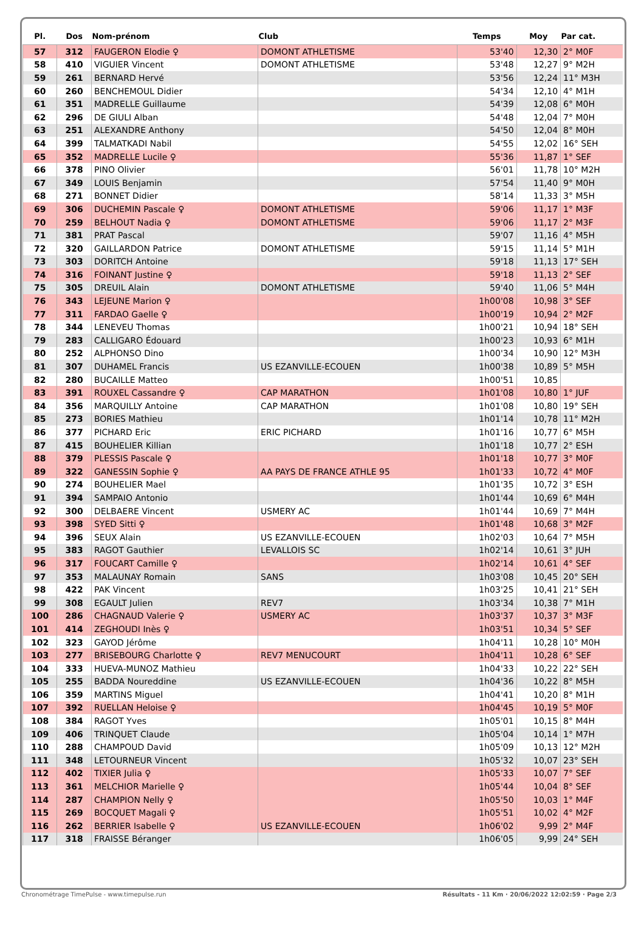| Pl. | Dos | Nom-prénom | Club | Temps | Moy | Par cat. |
| --- | --- | --- | --- | --- | --- | --- |
| 57 | 312 | FAUGERON Elodie ♀ | DOMONT ATHLETISME | 53'40 | 12,30 | 2° M0F |
| 58 | 410 | VIGUIER Vincent | DOMONT ATHLETISME | 53'48 | 12,27 | 9° M2H |
| 59 | 261 | BERNARD Hervé | | 53'56 | 12,24 | 11° M3H |
| 60 | 260 | BENCHEMOUL Didier | | 54'34 | 12,10 | 4° M1H |
| 61 | 351 | MADRELLE Guillaume | | 54'39 | 12,08 | 6° M0H |
| 62 | 296 | DE GIULI Alban | | 54'48 | 12,04 | 7° M0H |
| 63 | 251 | ALEXANDRE Anthony | | 54'50 | 12,04 | 8° M0H |
| 64 | 399 | TALMATKADI Nabil | | 54'55 | 12,02 | 16° SEH |
| 65 | 352 | MADRELLE Lucile ♀ | | 55'36 | 11,87 | 1° SEF |
| 66 | 378 | PINO Olivier | | 56'01 | 11,78 | 10° M2H |
| 67 | 349 | LOUIS Benjamin | | 57'54 | 11,40 | 9° M0H |
| 68 | 271 | BONNET Didier | | 58'14 | 11,33 | 3° M5H |
| 69 | 306 | DUCHEMIN Pascale ♀ | DOMONT ATHLETISME | 59'06 | 11,17 | 1° M3F |
| 70 | 259 | BELHOUT Nadia ♀ | DOMONT ATHLETISME | 59'06 | 11,17 | 2° M3F |
| 71 | 381 | PRAT Pascal | | 59'07 | 11,16 | 4° M5H |
| 72 | 320 | GAILLARDON Patrice | DOMONT ATHLETISME | 59'15 | 11,14 | 5° M1H |
| 73 | 303 | DORITCH Antoine | | 59'18 | 11,13 | 17° SEH |
| 74 | 316 | FOINANT Justine ♀ | | 59'18 | 11,13 | 2° SEF |
| 75 | 305 | DREUIL Alain | DOMONT ATHLETISME | 59'40 | 11,06 | 5° M4H |
| 76 | 343 | LEJEUNE Marion ♀ | | 1h00'08 | 10,98 | 3° SEF |
| 77 | 311 | FARDAO Gaelle ♀ | | 1h00'19 | 10,94 | 2° M2F |
| 78 | 344 | LENEVEU Thomas | | 1h00'21 | 10,94 | 18° SEH |
| 79 | 283 | CALLIGARO Édouard | | 1h00'23 | 10,93 | 6° M1H |
| 80 | 252 | ALPHONSO Dino | | 1h00'34 | 10,90 | 12° M3H |
| 81 | 307 | DUHAMEL Francis | US EZANVILLE-ECOUEN | 1h00'38 | 10,89 | 5° M5H |
| 82 | 280 | BUCAILLE Matteo | | 1h00'51 | 10,85 | |
| 83 | 391 | ROUXEL Cassandre ♀ | CAP MARATHON | 1h01'08 | 10,80 | 1° JUF |
| 84 | 356 | MARQUILLY Antoine | CAP MARATHON | 1h01'08 | 10,80 | 19° SEH |
| 85 | 273 | BORIES Mathieu | | 1h01'14 | 10,78 | 11° M2H |
| 86 | 377 | PICHARD Eric | ERIC PICHARD | 1h01'16 | 10,77 | 6° M5H |
| 87 | 415 | BOUHELIER Killian | | 1h01'18 | 10,77 | 2° ESH |
| 88 | 379 | PLESSIS Pascale ♀ | | 1h01'18 | 10,77 | 3° M0F |
| 89 | 322 | GANESSIN Sophie ♀ | AA PAYS DE FRANCE ATHLE 95 | 1h01'33 | 10,72 | 4° M0F |
| 90 | 274 | BOUHELIER Mael | | 1h01'35 | 10,72 | 3° ESH |
| 91 | 394 | SAMPAIO Antonio | | 1h01'44 | 10,69 | 6° M4H |
| 92 | 300 | DELBAERE Vincent | USMERY AC | 1h01'44 | 10,69 | 7° M4H |
| 93 | 398 | SYED Sitti ♀ | | 1h01'48 | 10,68 | 3° M2F |
| 94 | 396 | SEUX Alain | US EZANVILLE-ECOUEN | 1h02'03 | 10,64 | 7° M5H |
| 95 | 383 | RAGOT Gauthier | LEVALLOIS SC | 1h02'14 | 10,61 | 3° JUH |
| 96 | 317 | FOUCART Camille ♀ | | 1h02'14 | 10,61 | 4° SEF |
| 97 | 353 | MALAUNAY Romain | SANS | 1h03'08 | 10,45 | 20° SEH |
| 98 | 422 | PAK Vincent | | 1h03'25 | 10,41 | 21° SEH |
| 99 | 308 | EGAULT Julien | REV7 | 1h03'34 | 10,38 | 7° M1H |
| 100 | 286 | CHAGNAUD Valerie ♀ | USMERY AC | 1h03'37 | 10,37 | 3° M3F |
| 101 | 414 | ZEGHOUDI Inès ♀ | | 1h03'51 | 10,34 | 5° SEF |
| 102 | 323 | GAYOD Jérôme | | 1h04'11 | 10,28 | 10° M0H |
| 103 | 277 | BRISEBOURG Charlotte ♀ | REV7 MENUCOURT | 1h04'11 | 10,28 | 6° SEF |
| 104 | 333 | HUEVA-MUNOZ Mathieu | | 1h04'33 | 10,22 | 22° SEH |
| 105 | 255 | BADDA Noureddine | US EZANVILLE-ECOUEN | 1h04'36 | 10,22 | 8° M5H |
| 106 | 359 | MARTINS Miguel | | 1h04'41 | 10,20 | 8° M1H |
| 107 | 392 | RUELLAN Heloise ♀ | | 1h04'45 | 10,19 | 5° M0F |
| 108 | 384 | RAGOT Yves | | 1h05'01 | 10,15 | 8° M4H |
| 109 | 406 | TRINQUET Claude | | 1h05'04 | 10,14 | 1° M7H |
| 110 | 288 | CHAMPOUD David | | 1h05'09 | 10,13 | 12° M2H |
| 111 | 348 | LETOURNEUR Vincent | | 1h05'32 | 10,07 | 23° SEH |
| 112 | 402 | TIXIER Julia ♀ | | 1h05'33 | 10,07 | 7° SEF |
| 113 | 361 | MELCHIOR Marielle ♀ | | 1h05'44 | 10,04 | 8° SEF |
| 114 | 287 | CHAMPION Nelly ♀ | | 1h05'50 | 10,03 | 1° M4F |
| 115 | 269 | BOCQUET Magali ♀ | | 1h05'51 | 10,02 | 4° M2F |
| 116 | 262 | BERRIER Isabelle ♀ | US EZANVILLE-ECOUEN | 1h06'02 | 9,99 | 2° M4F |
| 117 | 318 | FRAISSE Béranger | | 1h06'05 | 9,99 | 24° SEH |
Chronométrage TimePulse - www.timepulse.run Résultats - 11 Km · 20/06/2022 12:02:59 · Page 2/3